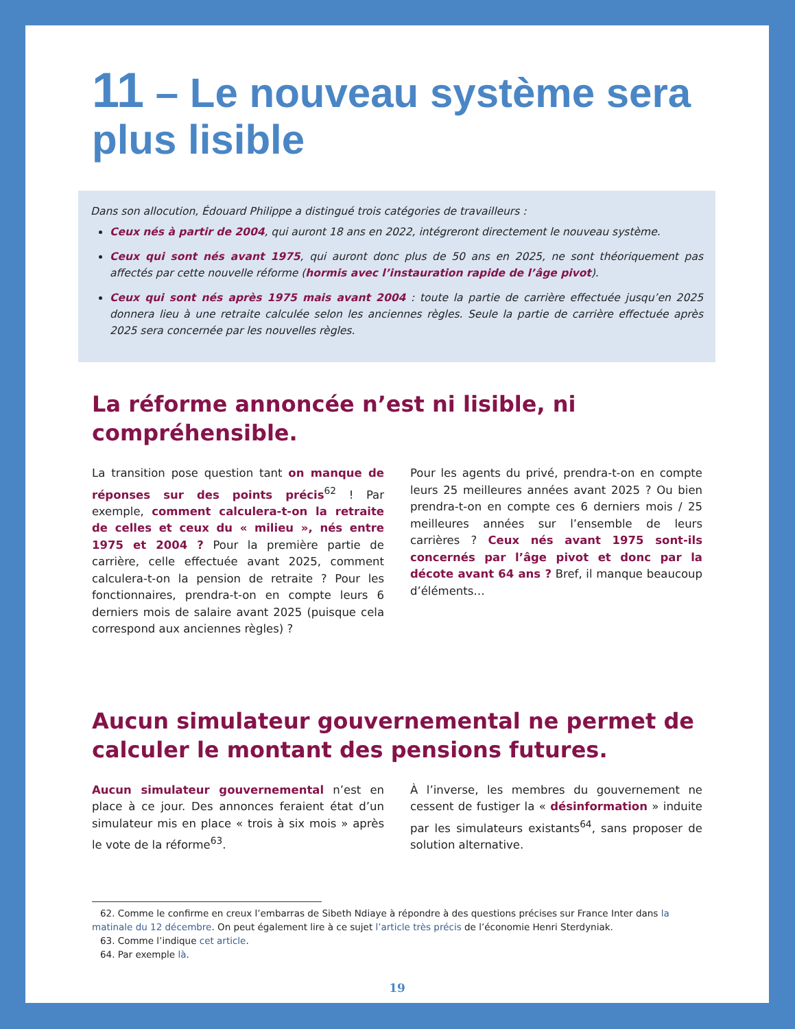11 – Le nouveau système sera plus lisible
Dans son allocution, Édouard Philippe a distingué trois catégories de travailleurs :
Ceux nés à partir de 2004, qui auront 18 ans en 2022, intégreront directement le nouveau système.
Ceux qui sont nés avant 1975, qui auront donc plus de 50 ans en 2025, ne sont théoriquement pas affectés par cette nouvelle réforme (hormis avec l’instauration rapide de l’âge pivot).
Ceux qui sont nés après 1975 mais avant 2004 : toute la partie de carrière effectuée jusqu’en 2025 donnera lieu à une retraite calculée selon les anciennes règles. Seule la partie de carrière effectuée après 2025 sera concernée par les nouvelles règles.
La réforme annoncée n’est ni lisible, ni compréhensible.
La transition pose question tant on manque de réponses sur des points précis<sup>62</sup> ! Par exemple, comment calculera-t-on la retraite de celles et ceux du « milieu », nés entre 1975 et 2004 ? Pour la première partie de carrière, celle effectuée avant 2025, comment calculera-t-on la pension de retraite ? Pour les fonctionnaires, prendra-t-on en compte leurs 6 derniers mois de salaire avant 2025 (puisque cela correspond aux anciennes règles) ?
Pour les agents du privé, prendra-t-on en compte leurs 25 meilleures années avant 2025 ? Ou bien prendra-t-on en compte ces 6 derniers mois / 25 meilleures années sur l’ensemble de leurs carrières ? Ceux nés avant 1975 sont-ils concernés par l’âge pivot et donc par la décote avant 64 ans ? Bref, il manque beaucoup d’éléments…
Aucun simulateur gouvernemental ne permet de calculer le montant des pensions futures.
Aucun simulateur gouvernemental n’est en place à ce jour. Des annonces feraient état d’un simulateur mis en place « trois à six mois » après le vote de la réforme<sup>63</sup>.
À l’inverse, les membres du gouvernement ne cessent de fustiger la « désinformation » induite par les simulateurs existants<sup>64</sup>, sans proposer de solution alternative.
62. Comme le confirme en creux l’embarras de Sibeth Ndiaye à répondre à des questions précises sur France Inter dans la matinale du 12 décembre. On peut également lire à ce sujet l’article très précis de l’économie Henri Sterdyniak.
63. Comme l’indique cet article.
64. Par exemple là.
19